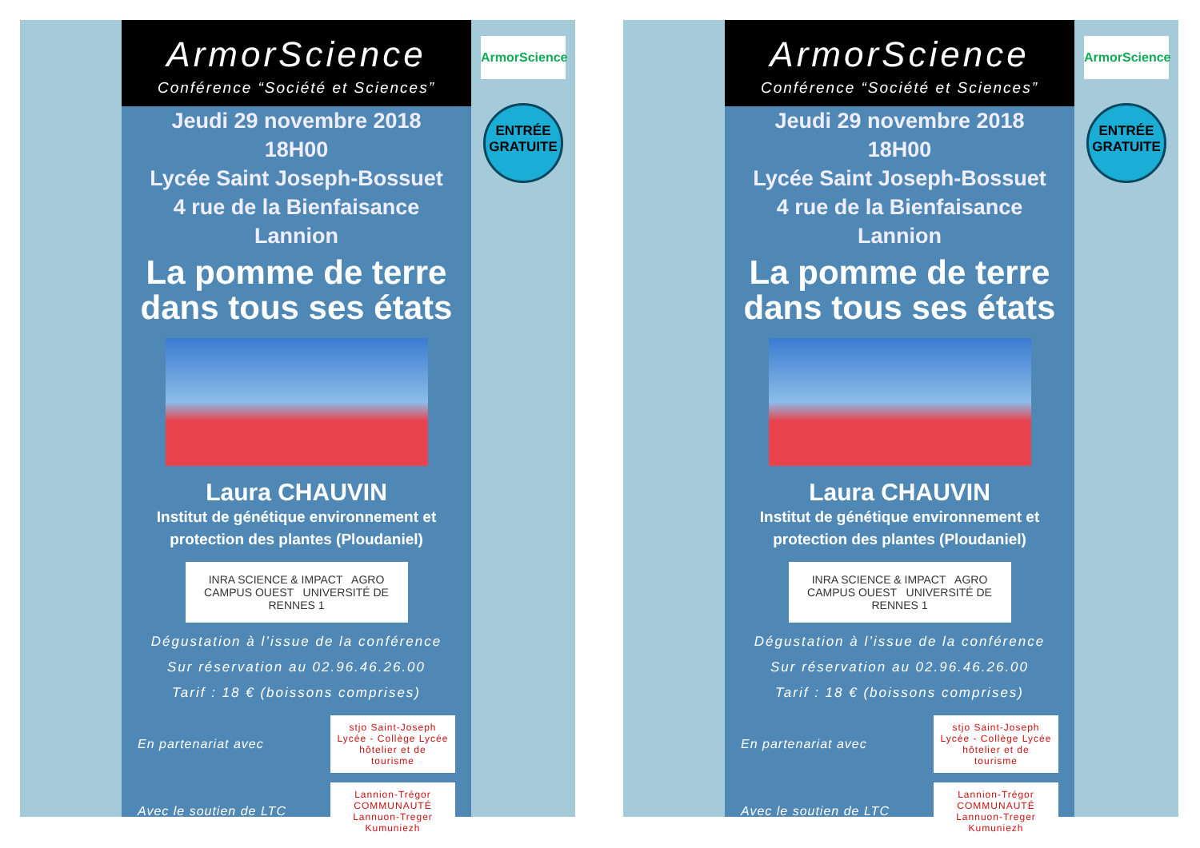ArmorScience
Conférence “Société et Sciences”
Jeudi 29 novembre 2018
18H00
Lycée Saint Joseph-Bossuet
4 rue de la Bienfaisance
Lannion
La pomme de terre dans tous ses états
Laura CHAUVIN
Institut de génétique environnement et protection des plantes (Ploudaniel)
INRA SCIENCE & IMPACT AGRO CAMPUS OUEST UNIVERSITÉ DE RENNES 1
Dégustation à l’issue de la conférence
Sur réservation au 02.96.46.26.00
Tarif : 18 € (boissons comprises)
En partenariat avec stjo Saint-Joseph Lycée - Collège Lycée hôtelier et de tourisme
Avec le soutien de LTC Lannion-Trégor COMMUNAUTÉ Lannuon-Treger Kumuniezh
ArmorScience
ENTRÉE
GRATUITE
ArmorScience
Conférence “Société et Sciences”
Jeudi 29 novembre 2018
18H00
Lycée Saint Joseph-Bossuet
4 rue de la Bienfaisance
Lannion
La pomme de terre dans tous ses états
Laura CHAUVIN
Institut de génétique environnement et protection des plantes (Ploudaniel)
INRA SCIENCE & IMPACT AGRO CAMPUS OUEST UNIVERSITÉ DE RENNES 1
Dégustation à l’issue de la conférence
Sur réservation au 02.96.46.26.00
Tarif : 18 € (boissons comprises)
En partenariat avec stjo Saint-Joseph Lycée - Collège Lycée hôtelier et de tourisme
Avec le soutien de LTC Lannion-Trégor COMMUNAUTÉ Lannuon-Treger Kumuniezh
ArmorScience
ENTRÉE
GRATUITE